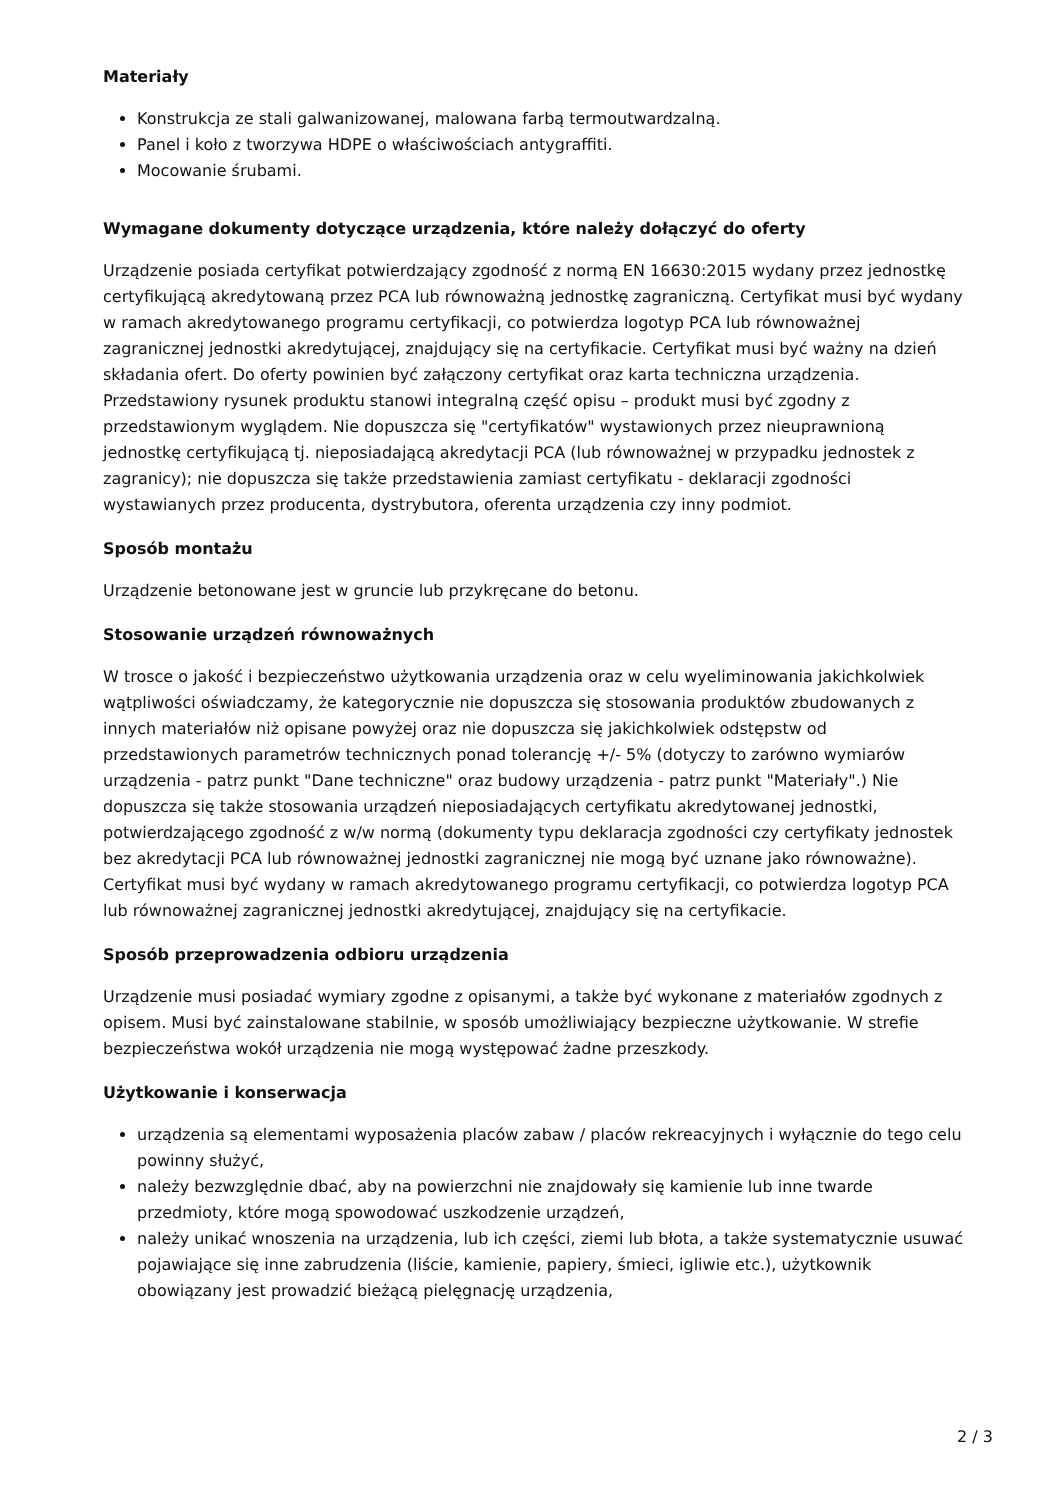Materiały
Konstrukcja ze stali galwanizowanej, malowana farbą termoutwardzalną.
Panel i koło z tworzywa HDPE o właściwościach antygraffiti.
Mocowanie śrubami.
Wymagane dokumenty dotyczące urządzenia, które należy dołączyć do oferty
Urządzenie posiada certyfikat potwierdzający zgodność z normą EN 16630:2015 wydany przez jednostkę certyfikującą akredytowaną przez PCA lub równoważną jednostkę zagraniczną. Certyfikat musi być wydany w ramach akredytowanego programu certyfikacji, co potwierdza logotyp PCA lub równoważnej zagranicznej jednostki akredytującej, znajdujący się na certyfikacie. Certyfikat musi być ważny na dzień składania ofert. Do oferty powinien być załączony certyfikat oraz karta techniczna urządzenia. Przedstawiony rysunek produktu stanowi integralną część opisu – produkt musi być zgodny z przedstawionym wyglądem. Nie dopuszcza się "certyfikatów" wystawionych przez nieuprawnioną jednostkę certyfikującą tj. nieposiadającą akredytacji PCA (lub równoważnej w przypadku jednostek z zagranicy); nie dopuszcza się także przedstawienia zamiast certyfikatu - deklaracji zgodności wystawianych przez producenta, dystrybutora, oferenta urządzenia czy inny podmiot.
Sposób montażu
Urządzenie betonowane jest w gruncie lub przykręcane do betonu.
Stosowanie urządzeń równoważnych
W trosce o jakość i bezpieczeństwo użytkowania urządzenia oraz w celu wyeliminowania jakichkolwiek wątpliwości oświadczamy, że kategorycznie nie dopuszcza się stosowania produktów zbudowanych z innych materiałów niż opisane powyżej oraz nie dopuszcza się jakichkolwiek odstępstw od przedstawionych parametrów technicznych ponad tolerancję +/- 5% (dotyczy to zarówno wymiarów urządzenia - patrz punkt "Dane techniczne" oraz budowy urządzenia - patrz punkt "Materiały".) Nie dopuszcza się także stosowania urządzeń nieposiadających certyfikatu akredytowanej jednostki, potwierdzającego zgodność z w/w normą (dokumenty typu deklaracja zgodności czy certyfikaty jednostek bez akredytacji PCA lub równoważnej jednostki zagranicznej nie mogą być uznane jako równoważne). Certyfikat musi być wydany w ramach akredytowanego programu certyfikacji, co potwierdza logotyp PCA lub równoważnej zagranicznej jednostki akredytującej, znajdujący się na certyfikacie.
Sposób przeprowadzenia odbioru urządzenia
Urządzenie musi posiadać wymiary zgodne z opisanymi, a także być wykonane z materiałów zgodnych z opisem. Musi być zainstalowane stabilnie, w sposób umożliwiający bezpieczne użytkowanie. W strefie bezpieczeństwa wokół urządzenia nie mogą występować żadne przeszkody.
Użytkowanie i konserwacja
urządzenia są elementami wyposażenia placów zabaw / placów rekreacyjnych i wyłącznie do tego celu powinny służyć,
należy bezwzględnie dbać, aby na powierzchni nie znajdowały się kamienie lub inne twarde przedmioty, które mogą spowodować uszkodzenie urządzeń,
należy unikać wnoszenia na urządzenia, lub ich części, ziemi lub błota, a także systematycznie usuwać pojawiające się inne zabrudzenia (liście, kamienie, papiery, śmieci, igliwie etc.), użytkownik obowiązany jest prowadzić bieżącą pielęgnację urządzenia,
2 / 3